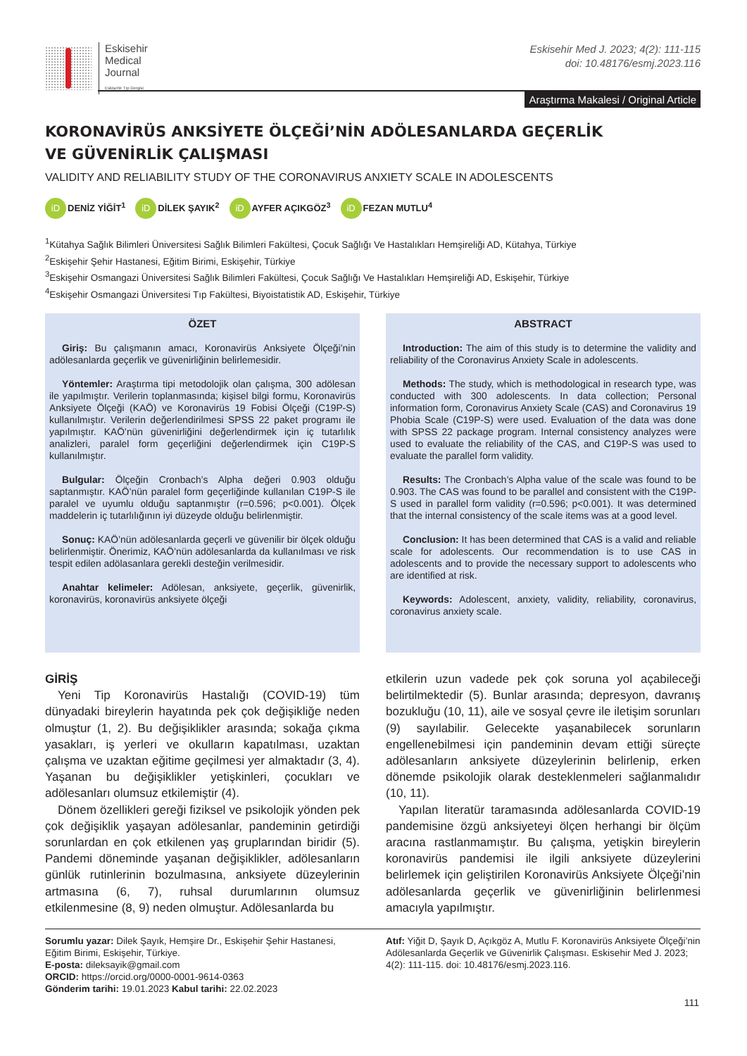Eskisehir
Medical
Journal
Eskişehir Tıp Dergisi
Eskisehir Med J. 2023; 4(2): 111-115
doi: 10.48176/esmj.2023.116
Araştırma Makalesi / Original Article
KORONAVİRÜS ANKSİYETE ÖLÇEĞİ’NİN ADÖLESANLARDA GEÇERLİK
VE GÜVENİRLİK ÇALIŞMASI
VALIDITY AND RELIABILITY STUDY OF THE CORONAVIRUS ANXIETY SCALE IN ADOLESCENTS
iD DENİZ YİĞİT<sup>1</sup> iD DİLEK ŞAYIK<sup>2</sup> iD AYFER AÇIKGÖZ<sup>3</sup> iD FEZAN MUTLU<sup>4</sup>
<sup>1</sup> Kütahya Sağlık Bilimleri Üniversitesi Sağlık Bilimleri Fakültesi, Çocuk Sağlığı Ve Hastalıkları Hemşireliği AD, Kütahya, Türkiye
<sup>2</sup> Eskişehir Şehir Hastanesi, Eğitim Birimi, Eskişehir, Türkiye
<sup>3</sup> Eskişehir Osmangazi Üniversitesi Sağlık Bilimleri Fakültesi, Çocuk Sağlığı Ve Hastalıkları Hemşireliği AD, Eskişehir, Türkiye
<sup>4</sup> Eskişehir Osmangazi Üniversitesi Tıp Fakültesi, Biyoistatistik AD, Eskişehir, Türkiye
ÖZET
Giriş: Bu çalışmanın amacı, Koronavirüs Anksiyete Ölçeği’nin adölesanlarda geçerlik ve güvenirliğinin belirlemesidir.
Yöntemler: Araştırma tipi metodolojik olan çalışma, 300 adölesan ile yapılmıştır. Verilerin toplanmasında; kişisel bilgi formu, Koronavirüs Anksiyete Ölçeği (KAÖ) ve Koronavirüs 19 Fobisi Ölçeği (C19P-S) kullanılmıştır. Verilerin değerlendirilmesi SPSS 22 paket programı ile yapılmıştır. KAÖ’nün güvenirliğini değerlendirmek için iç tutarlılık analizleri, paralel form geçerliğini değerlendirmek için C19P-S kullanılmıştır.
Bulgular: Ölçeğin Cronbach’s Alpha değeri 0.903 olduğu saptanmıştır. KAÖ’nün paralel form geçerliğinde kullanılan C19P-S ile paralel ve uyumlu olduğu saptanmıştır (r=0.596; p<0.001). Ölçek maddelerin iç tutarlılığının iyi düzeyde olduğu belirlenmiştir.
Sonuç: KAÖ’nün adölesanlarda geçerli ve güvenilir bir ölçek olduğu belirlenmiştir. Önerimiz, KAÖ’nün adölesanlarda da kullanılması ve risk tespit edilen adölasanlara gerekli desteğin verilmesidir.
Anahtar kelimeler: Adölesan, anksiyete, geçerlik, güvenirlik, koronavirüs, koronavirüs anksiyete ölçeği
ABSTRACT
Introduction: The aim of this study is to determine the validity and reliability of the Coronavirus Anxiety Scale in adolescents.
Methods: The study, which is methodological in research type, was conducted with 300 adolescents. In data collection; Personal information form, Coronavirus Anxiety Scale (CAS) and Coronavirus 19 Phobia Scale (C19P-S) were used. Evaluation of the data was done with SPSS 22 package program. Internal consistency analyzes were used to evaluate the reliability of the CAS, and C19P-S was used to evaluate the parallel form validity.
Results: The Cronbach’s Alpha value of the scale was found to be 0.903. The CAS was found to be parallel and consistent with the C19P-S used in parallel form validity (r=0.596; p<0.001). It was determined that the internal consistency of the scale items was at a good level.
Conclusion: It has been determined that CAS is a valid and reliable scale for adolescents. Our recommendation is to use CAS in adolescents and to provide the necessary support to adolescents who are identified at risk.
Keywords: Adolescent, anxiety, validity, reliability, coronavirus, coronavirus anxiety scale.
GİRİŞ
Yeni Tip Koronavirüs Hastalığı (COVID-19) tüm dünyadaki bireylerin hayatında pek çok değişikliğe neden olmuştur (1, 2). Bu değişiklikler arasında; sokağa çıkma yasakları, iş yerleri ve okulların kapatılması, uzaktan çalışma ve uzaktan eğitime geçilmesi yer almaktadır (3, 4). Yaşanan bu değişiklikler yetişkinleri, çocukları ve adölesanları olumsuz etkilemiştir (4).
Dönem özellikleri gereği fiziksel ve psikolojik yönden pek çok değişiklik yaşayan adölesanlar, pandeminin getirdiği sorunlardan en çok etkilenen yaş gruplarından biridir (5). Pandemi döneminde yaşanan değişiklikler, adölesanların günlük rutinlerinin bozulmasına, anksiyete düzeylerinin artmasına (6, 7), ruhsal durumlarının olumsuz etkilenmesine (8, 9) neden olmuştur. Adölesanlarda bu
etkilerin uzun vadede pek çok soruna yol açabileceği belirtilmektedir (5). Bunlar arasında; depresyon, davranış bozukluğu (10, 11), aile ve sosyal çevre ile iletişim sorunları (9) sayılabilir. Gelecekte yaşanabilecek sorunların engellenebilmesi için pandeminin devam ettiği süreçte adölesanların anksiyete düzeylerinin belirlenip, erken dönemde psikolojik olarak desteklenmeleri sağlanmalıdır (10, 11).
Yapılan literatür taramasında adölesanlarda COVID-19 pandemisine özgü anksiyeteyi ölçen herhangi bir ölçüm aracına rastlanmamıştır. Bu çalışma, yetişkin bireylerin koronavirüs pandemisi ile ilgili anksiyete düzeylerini belirlemek için geliştirilen Koronavirüs Anksiyete Ölçeği’nin adölesanlarda geçerlik ve güvenirliğinin belirlenmesi amacıyla yapılmıştır.
Sorumlu yazar: Dilek Şayık, Hemşire Dr., Eskişehir Şehir Hastanesi, Eğitim Birimi, Eskişehir, Türkiye.
E-posta: dileksayik@gmail.com
ORCID: https://orcid.org/0000-0001-9614-0363
Gönderim tarihi: 19.01.2023 Kabul tarihi: 22.02.2023
Atıf: Yiğit D, Şayık D, Açıkgöz A, Mutlu F. Koronavirüs Anksiyete Ölçeği’nin Adölesanlarda Geçerlik ve Güvenirlik Çalışması. Eskisehir Med J. 2023; 4(2): 111-115. doi: 10.48176/esmj.2023.116.
111